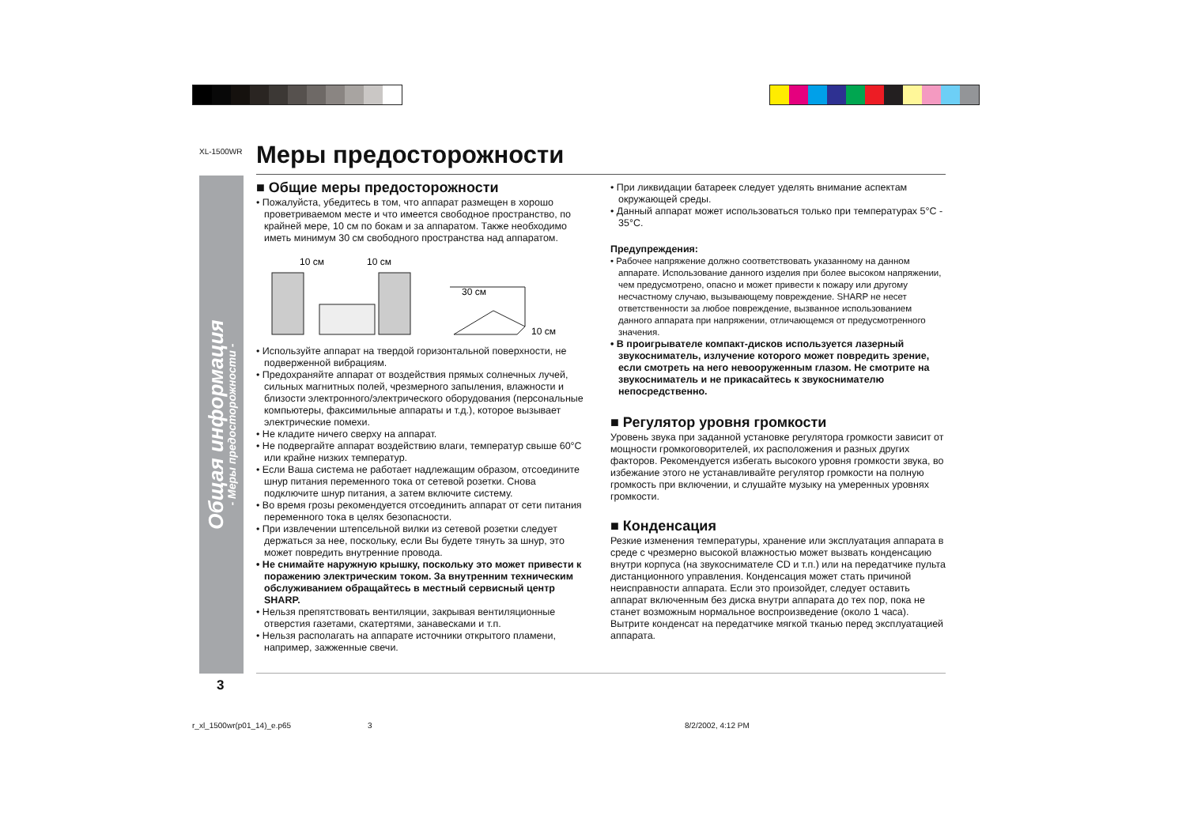XL-1500WR Меры предосторожности
Общая информация
- Меры предосторожности -
■ Общие меры предосторожности
• Пожалуйста, убедитесь в том, что аппарат размещен в хорошо проветриваемом месте и что имеется свободное пространство, по крайней мере, 10 см по бокам и за аппаратом. Также необходимо иметь минимум 30 см свободного пространства над аппаратом.
10 см
10 см
30 см
10 см
• Используйте аппарат на твердой горизонтальной поверхности, не подверженной вибрациям.
• Предохраняйте аппарат от воздействия прямых солнечных лучей, сильных магнитных полей, чрезмерного запыления, влажности и близости электронного/электрического оборудования (персональные компьютеры, факсимильные аппараты и т.д.), которое вызывает электрические помехи.
• Не кладите ничего сверху на аппарат.
• Не подвергайте аппарат воздействию влаги, температур свыше 60°C или крайне низких температур.
• Если Ваша система не работает надлежащим образом, отсоедините шнур питания переменного тока от сетевой розетки. Снова подключите шнур питания, а затем включите систему.
• Во время грозы рекомендуется отсоединить аппарат от сети питания переменного тока в целях безопасности.
• При извлечении штепсельной вилки из сетевой розетки следует держаться за нее, поскольку, если Вы будете тянуть за шнур, это может повредить внутренние провода.
• Не снимайте наружную крышку, поскольку это может привести к поражению электрическим током. За внутренним техническим обслуживанием обращайтесь в местный сервисный центр SHARP.
• Нельзя препятствовать вентиляции, закрывая вентиляционные отверстия газетами, скатертями, занавесками и т.п.
• Нельзя располагать на аппарате источники открытого пламени, например, зажженные свечи.
• При ликвидации батареек следует уделять внимание аспектам окружающей среды.
• Данный аппарат может использоваться только при температурах 5°C - 35°C.
Предупреждения:
• Рабочее напряжение должно соответствовать указанному на данном аппарате. Использование данного изделия при более высоком напряжении, чем предусмотрено, опасно и может привести к пожару или другому несчастному случаю, вызывающему повреждение. SHARP не несет ответственности за любое повреждение, вызванное использованием данного аппарата при напряжении, отличающемся от предусмотренного значения.
• В проигрывателе компакт-дисков используется лазерный звукосниматель, излучение которого может повредить зрение, если смотреть на него невооруженным глазом. Не смотрите на звукосниматель и не прикасайтесь к звукоснимателю непосредственно.
■ Регулятор уровня громкости
Уровень звука при заданной установке регулятора громкости зависит от мощности громкоговорителей, их расположения и разных других факторов. Рекомендуется избегать высокого уровня громкости звука, во избежание этого не устанавливайте регулятор громкости на полную громкость при включении, и слушайте музыку на умеренных уровнях громкости.
■ Конденсация
Резкие изменения температуры, хранение или эксплуатация аппарата в среде с чрезмерно высокой влажностью может вызвать конденсацию внутри корпуса (на звукоснимателе CD и т.п.) или на передатчике пульта дистанционного управления. Конденсация может стать причиной неисправности аппарата. Если это произойдет, следует оставить аппарат включенным без диска внутри аппарата до тех пор, пока не станет возможным нормальное воспроизведение (около 1 часа). Вытрите конденсат на передатчике мягкой тканью перед эксплуатацией аппарата.
3
r_xl_1500wr(p01_14)_e.p65 3 8/2/2002, 4:12 PM